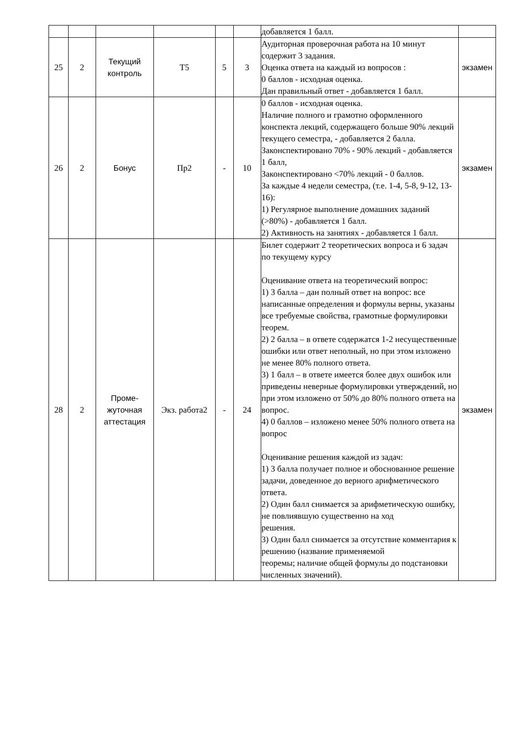| | | | | | | добавляется 1 балл. | |
| 25 | 2 | Текущий контроль | Т5 | 5 | 3 | Аудиторная проверочная работа на 10 минут содержит 3 задания. Оценка ответа на каждый из вопросов : 0 баллов - исходная оценка. Дан правильный ответ - добавляется 1 балл. | экзамен |
| 26 | 2 | Бонус | Пр2 | - | 10 | 0 баллов - исходная оценка. Наличие полного и грамотно оформленного конспекта лекций, содержащего больше 90% лекций текущего семестра, - добавляется 2 балла. Законспектировано 70% - 90% лекций - добавляется 1 балл, Законспектировано <70% лекций - 0 баллов. За каждые 4 недели семестра, (т.е. 1-4, 5-8, 9-12, 13-16): 1) Регулярное выполнение домашних заданий (>80%) - добавляется 1 балл. 2) Активность на занятиях - добавляется 1 балл. | экзамен |
| 28 | 2 | Проме- жуточная аттестация | Экз. работа2 | - | 24 | Билет содержит 2 теоретических вопроса и 6 задач по текущему курсу Оценивание ответа на теоретический вопрос: 1) 3 балла – дан полный ответ на вопрос: все написанные определения и формулы верны, указаны все требуемые свойства, грамотные формулировки теорем. 2) 2 балла – в ответе содержатся 1-2 несущественные ошибки или ответ неполный, но при этом изложено не менее 80% полного ответа. 3) 1 балл – в ответе имеется более двух ошибок или приведены неверные формулировки утверждений, но при этом изложено от 50% до 80% полного ответа на вопрос. 4) 0 баллов – изложено менее 50% полного ответа на вопрос Оценивание решения каждой из задач: 1) 3 балла получает полное и обоснованное решение задачи, доведенное до верного арифметического ответа. 2) Один балл снимается за арифметическую ошибку, не повлиявшую существенно на ход решения. 3) Один балл снимается за отсутствие комментария к решению (название применяемой теоремы; наличие общей формулы до подстановки численных значений). | экзамен |